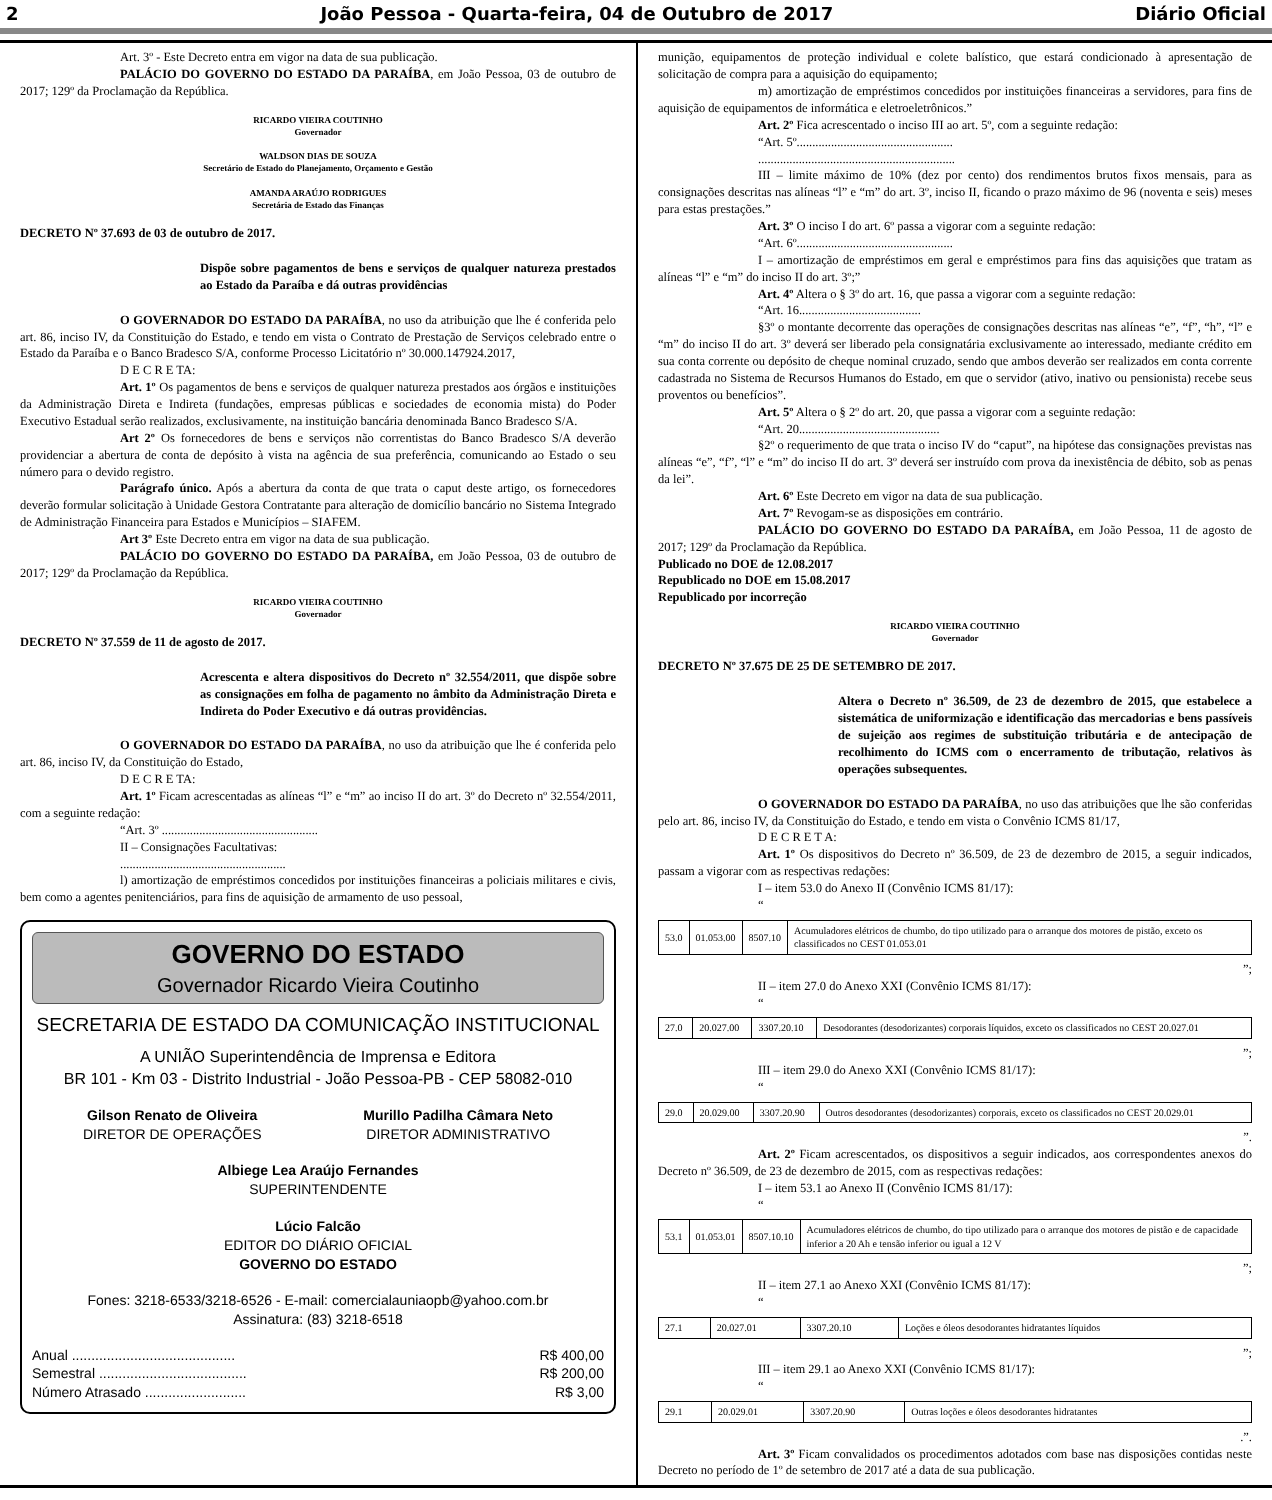2 João Pessoa - Quarta-feira, 04 de Outubro de 2017 Diário Oficial
Art. 3º - Este Decreto entra em vigor na data de sua publicação.
PALÁCIO DO GOVERNO DO ESTADO DA PARAÍBA, em João Pessoa, 03 de outubro de 2017; 129º da Proclamação da República.
RICARDO VIEIRA COUTINHO
Governador
WALDSON DIAS DE SOUZA
Secretário de Estado do Planejamento, Orçamento e Gestão
AMANDA ARAÚJO RODRIGUES
Secretária de Estado das Finanças
DECRETO Nº 37.693 de 03 de outubro de 2017.
Dispõe sobre pagamentos de bens e serviços de qualquer natureza prestados ao Estado da Paraíba e dá outras providências
O GOVERNADOR DO ESTADO DA PARAÍBA, no uso da atribuição que lhe é conferida pelo art. 86, inciso IV, da Constituição do Estado, e tendo em vista o Contrato de Prestação de Serviços celebrado entre o Estado da Paraíba e o Banco Bradesco S/A, conforme Processo Licitatório nº 30.000.147924.2017,
D E C R E TA:
Art. 1º Os pagamentos de bens e serviços de qualquer natureza prestados aos órgãos e instituições da Administração Direta e Indireta (fundações, empresas públicas e sociedades de economia mista) do Poder Executivo Estadual serão realizados, exclusivamente, na instituição bancária denominada Banco Bradesco S/A.
Art 2º Os fornecedores de bens e serviços não correntistas do Banco Bradesco S/A deverão providenciar a abertura de conta de depósito à vista na agência de sua preferência, comunicando ao Estado o seu número para o devido registro.
Parágrafo único. Após a abertura da conta de que trata o caput deste artigo, os fornecedores deverão formular solicitação à Unidade Gestora Contratante para alteração de domicílio bancário no Sistema Integrado de Administração Financeira para Estados e Municípios – SIAFEM.
Art 3º Este Decreto entra em vigor na data de sua publicação.
PALÁCIO DO GOVERNO DO ESTADO DA PARAÍBA, em João Pessoa, 03 de outubro de 2017; 129º da Proclamação da República.
RICARDO VIEIRA COUTINHO
Governador
DECRETO Nº 37.559 de 11 de agosto de 2017.
Acrescenta e altera dispositivos do Decreto nº 32.554/2011, que dispõe sobre as consignações em folha de pagamento no âmbito da Administração Direta e Indireta do Poder Executivo e dá outras providências.
O GOVERNADOR DO ESTADO DA PARAÍBA, no uso da atribuição que lhe é conferida pelo art. 86, inciso IV, da Constituição do Estado,
D E C R E TA:
Art. 1º Ficam acrescentadas as alíneas “l” e “m” ao inciso II do art. 3º do Decreto nº 32.554/2011, com a seguinte redação:
“Art. 3º ..................................................
II – Consignações Facultativas:
.....................................................
l) amortização de empréstimos concedidos por instituições financeiras a policiais militares e civis, bem como a agentes penitenciários, para fins de aquisição de armamento de uso pessoal,
GOVERNO DO ESTADO
Governador Ricardo Vieira Coutinho
SECRETARIA DE ESTADO DA COMUNICAÇÃO INSTITUCIONAL
A UNIÃO Superintendência de Imprensa e Editora
BR 101 - Km 03 - Distrito Industrial - João Pessoa-PB - CEP 58082-010
Gilson Renato de Oliveira
DIRETOR DE OPERAÇÕES
Murillo Padilha Câmara Neto
DIRETOR ADMINISTRATIVO
Albiege Lea Araújo Fernandes
SUPERINTENDENTE
Lúcio Falcão
EDITOR DO DIÁRIO OFICIAL
GOVERNO DO ESTADO
Fones: 3218-6533/3218-6526 - E-mail: comercialauniaopb@yahoo.com.br
Assinatura: (83) 3218-6518
Anual .......................................... R$ 400,00
Semestral ...................................... R$ 200,00
Número Atrasado .......................... R$ 3,00
munição, equipamentos de proteção individual e colete balístico, que estará condicionado à apresentação de solicitação de compra para a aquisição do equipamento;
m) amortização de empréstimos concedidos por instituições financeiras a servidores, para fins de aquisição de equipamentos de informática e eletroeletrônicos.”
Art. 2º Fica acrescentado o inciso III ao art. 5º, com a seguinte redação:
“Art. 5º..................................................
...............................................................
III – limite máximo de 10% (dez por cento) dos rendimentos brutos fixos mensais, para as consignações descritas nas alíneas “l” e “m” do art. 3º, inciso II, ficando o prazo máximo de 96 (noventa e seis) meses para estas prestações.”
Art. 3º O inciso I do art. 6º passa a vigorar com a seguinte redação:
“Art. 6º..................................................
I – amortização de empréstimos em geral e empréstimos para fins das aquisições que tratam as alíneas “l” e “m” do inciso II do art. 3º;”
Art. 4º Altera o § 3º do art. 16, que passa a vigorar com a seguinte redação:
“Art. 16.......................................
§3º o montante decorrente das operações de consignações descritas nas alíneas “e”, “f”, “h”, “l” e “m” do inciso II do art. 3º deverá ser liberado pela consignatária exclusivamente ao interessado, mediante crédito em sua conta corrente ou depósito de cheque nominal cruzado, sendo que ambos deverão ser realizados em conta corrente cadastrada no Sistema de Recursos Humanos do Estado, em que o servidor (ativo, inativo ou pensionista) recebe seus proventos ou benefícios”.
Art. 5º Altera o § 2º do art. 20, que passa a vigorar com a seguinte redação:
“Art. 20.............................................
§2º o requerimento de que trata o inciso IV do “caput”, na hipótese das consignações previstas nas alíneas “e”, “f”, “l” e “m” do inciso II do art. 3º deverá ser instruído com prova da inexistência de débito, sob as penas da lei”.
Art. 6º Este Decreto em vigor na data de sua publicação.
Art. 7º Revogam-se as disposições em contrário.
PALÁCIO DO GOVERNO DO ESTADO DA PARAÍBA, em João Pessoa, 11 de agosto de 2017; 129º da Proclamação da República.
Publicado no DOE de 12.08.2017
Republicado no DOE em 15.08.2017
Republicado por incorreção
RICARDO VIEIRA COUTINHO
Governador
DECRETO Nº 37.675 DE 25 DE SETEMBRO DE 2017.
Altera o Decreto nº 36.509, de 23 de dezembro de 2015, que estabelece a sistemática de uniformização e identificação das mercadorias e bens passíveis de sujeição aos regimes de substituição tributária e de antecipação de recolhimento do ICMS com o encerramento de tributação, relativos às operações subsequentes.
O GOVERNADOR DO ESTADO DA PARAÍBA, no uso das atribuições que lhe são conferidas pelo art. 86, inciso IV, da Constituição do Estado, e tendo em vista o Convênio ICMS 81/17,
D E C R E T A:
Art. 1º Os dispositivos do Decreto nº 36.509, de 23 de dezembro de 2015, a seguir indicados, passam a vigorar com as respectivas redações:
I – item 53.0 do Anexo II (Convênio ICMS 81/17):
“
| 53.0 | 01.053.00 | 8507.10 | Acumuladores elétricos de chumbo, do tipo utilizado para o arranque dos motores de pistão, exceto os classificados no CEST 01.053.01 |
”;
II – item 27.0 do Anexo XXI (Convênio ICMS 81/17):
“
| 27.0 | 20.027.00 | 3307.20.10 | Desodorantes (desodorizantes) corporais líquidos, exceto os classificados no CEST 20.027.01 |
”;
III – item 29.0 do Anexo XXI (Convênio ICMS 81/17):
“
| 29.0 | 20.029.00 | 3307.20.90 | Outros desodorantes (desodorizantes) corporais, exceto os classificados no CEST 20.029.01 |
”.
Art. 2º Ficam acrescentados, os dispositivos a seguir indicados, aos correspondentes anexos do Decreto nº 36.509, de 23 de dezembro de 2015, com as respectivas redações:
I – item 53.1 ao Anexo II (Convênio ICMS 81/17):
“
| 53.1 | 01.053.01 | 8507.10.10 | Acumuladores elétricos de chumbo, do tipo utilizado para o arranque dos motores de pistão e de capacidade inferior a 20 Ah e tensão inferior ou igual a 12 V |
”;
II – item 27.1 ao Anexo XXI (Convênio ICMS 81/17):
“
| 27.1 | 20.027.01 | 3307.20.10 | Loções e óleos desodorantes hidratantes líquidos |
”;
III – item 29.1 ao Anexo XXI (Convênio ICMS 81/17):
“
| 29.1 | 20.029.01 | 3307.20.90 | Outras loções e óleos desodorantes hidratantes |
.”.
Art. 3º Ficam convalidados os procedimentos adotados com base nas disposições contidas neste Decreto no período de 1º de setembro de 2017 até a data de sua publicação.